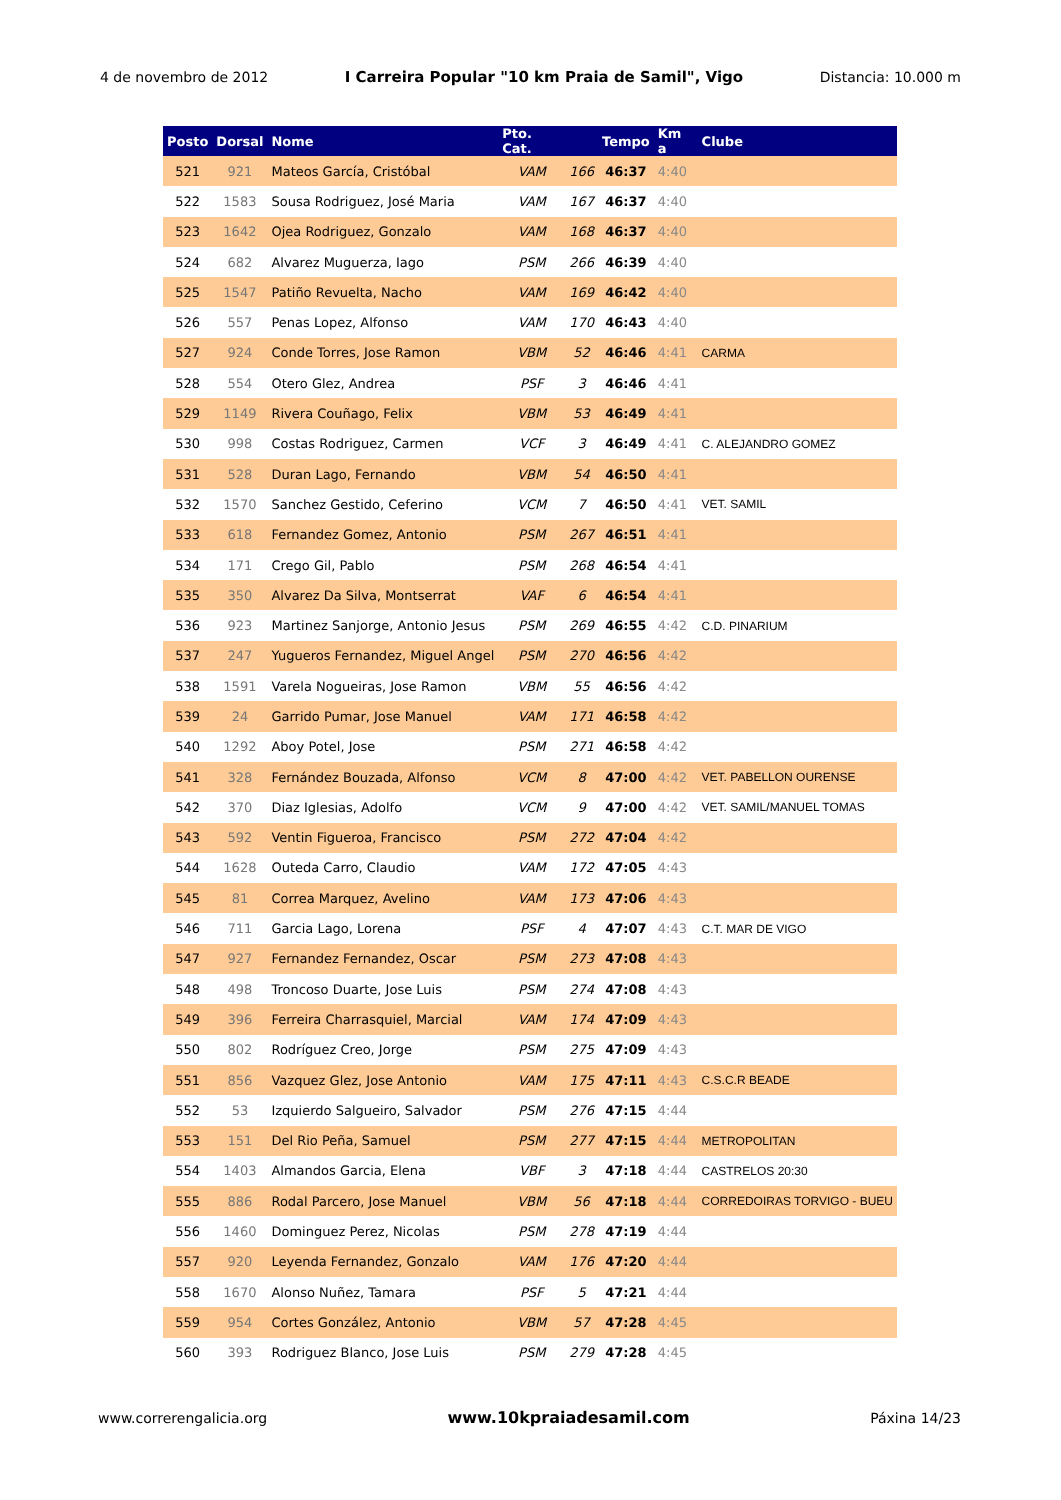4 de novembro de 2012 I Carreira Popular "10 km Praia de Samil", Vigo Distancia: 10.000 m
| Posto | Dorsal | Nome | Pto. Cat. | | Tempo | Km a | Clube |
| --- | --- | --- | --- | --- | --- | --- | --- |
| 521 | 921 | Mateos García, Cristóbal | VAM | 166 | 46:37 | 4:40 | |
| 522 | 1583 | Sousa Rodriguez, José Maria | VAM | 167 | 46:37 | 4:40 | |
| 523 | 1642 | Ojea Rodriguez, Gonzalo | VAM | 168 | 46:37 | 4:40 | |
| 524 | 682 | Alvarez Muguerza, Iago | PSM | 266 | 46:39 | 4:40 | |
| 525 | 1547 | Patiño Revuelta, Nacho | VAM | 169 | 46:42 | 4:40 | |
| 526 | 557 | Penas Lopez, Alfonso | VAM | 170 | 46:43 | 4:40 | |
| 527 | 924 | Conde Torres, Jose Ramon | VBM | 52 | 46:46 | 4:41 | CARMA |
| 528 | 554 | Otero Glez, Andrea | PSF | 3 | 46:46 | 4:41 | |
| 529 | 1149 | Rivera Couñago, Felix | VBM | 53 | 46:49 | 4:41 | |
| 530 | 998 | Costas Rodriguez, Carmen | VCF | 3 | 46:49 | 4:41 | C. ALEJANDRO GOMEZ |
| 531 | 528 | Duran Lago, Fernando | VBM | 54 | 46:50 | 4:41 | |
| 532 | 1570 | Sanchez Gestido, Ceferino | VCM | 7 | 46:50 | 4:41 | VET. SAMIL |
| 533 | 618 | Fernandez Gomez, Antonio | PSM | 267 | 46:51 | 4:41 | |
| 534 | 171 | Crego Gil, Pablo | PSM | 268 | 46:54 | 4:41 | |
| 535 | 350 | Alvarez Da Silva, Montserrat | VAF | 6 | 46:54 | 4:41 | |
| 536 | 923 | Martinez Sanjorge, Antonio Jesus | PSM | 269 | 46:55 | 4:42 | C.D. PINARIUM |
| 537 | 247 | Yugueros Fernandez, Miguel Angel | PSM | 270 | 46:56 | 4:42 | |
| 538 | 1591 | Varela Nogueiras, Jose Ramon | VBM | 55 | 46:56 | 4:42 | |
| 539 | 24 | Garrido Pumar, Jose Manuel | VAM | 171 | 46:58 | 4:42 | |
| 540 | 1292 | Aboy Potel, Jose | PSM | 271 | 46:58 | 4:42 | |
| 541 | 328 | Fernández Bouzada, Alfonso | VCM | 8 | 47:00 | 4:42 | VET. PABELLON OURENSE |
| 542 | 370 | Diaz Iglesias, Adolfo | VCM | 9 | 47:00 | 4:42 | VET. SAMIL/MANUEL TOMAS |
| 543 | 592 | Ventin Figueroa, Francisco | PSM | 272 | 47:04 | 4:42 | |
| 544 | 1628 | Outeda Carro, Claudio | VAM | 172 | 47:05 | 4:43 | |
| 545 | 81 | Correa Marquez, Avelino | VAM | 173 | 47:06 | 4:43 | |
| 546 | 711 | Garcia Lago, Lorena | PSF | 4 | 47:07 | 4:43 | C.T. MAR DE VIGO |
| 547 | 927 | Fernandez Fernandez, Oscar | PSM | 273 | 47:08 | 4:43 | |
| 548 | 498 | Troncoso Duarte, Jose Luis | PSM | 274 | 47:08 | 4:43 | |
| 549 | 396 | Ferreira Charrasquiel, Marcial | VAM | 174 | 47:09 | 4:43 | |
| 550 | 802 | Rodríguez Creo, Jorge | PSM | 275 | 47:09 | 4:43 | |
| 551 | 856 | Vazquez Glez, Jose Antonio | VAM | 175 | 47:11 | 4:43 | C.S.C.R BEADE |
| 552 | 53 | Izquierdo Salgueiro, Salvador | PSM | 276 | 47:15 | 4:44 | |
| 553 | 151 | Del Rio Peña, Samuel | PSM | 277 | 47:15 | 4:44 | METROPOLITAN |
| 554 | 1403 | Almandos Garcia, Elena | VBF | 3 | 47:18 | 4:44 | CASTRELOS 20:30 |
| 555 | 886 | Rodal Parcero, Jose Manuel | VBM | 56 | 47:18 | 4:44 | CORREDOIRAS TORVIGO - BUEU |
| 556 | 1460 | Dominguez Perez, Nicolas | PSM | 278 | 47:19 | 4:44 | |
| 557 | 920 | Leyenda Fernandez, Gonzalo | VAM | 176 | 47:20 | 4:44 | |
| 558 | 1670 | Alonso Nuñez, Tamara | PSF | 5 | 47:21 | 4:44 | |
| 559 | 954 | Cortes González, Antonio | VBM | 57 | 47:28 | 4:45 | |
| 560 | 393 | Rodriguez Blanco, Jose Luis | PSM | 279 | 47:28 | 4:45 | |
www.correrengalicia.org www.10kpraiadesamil.com Páxina 14/23